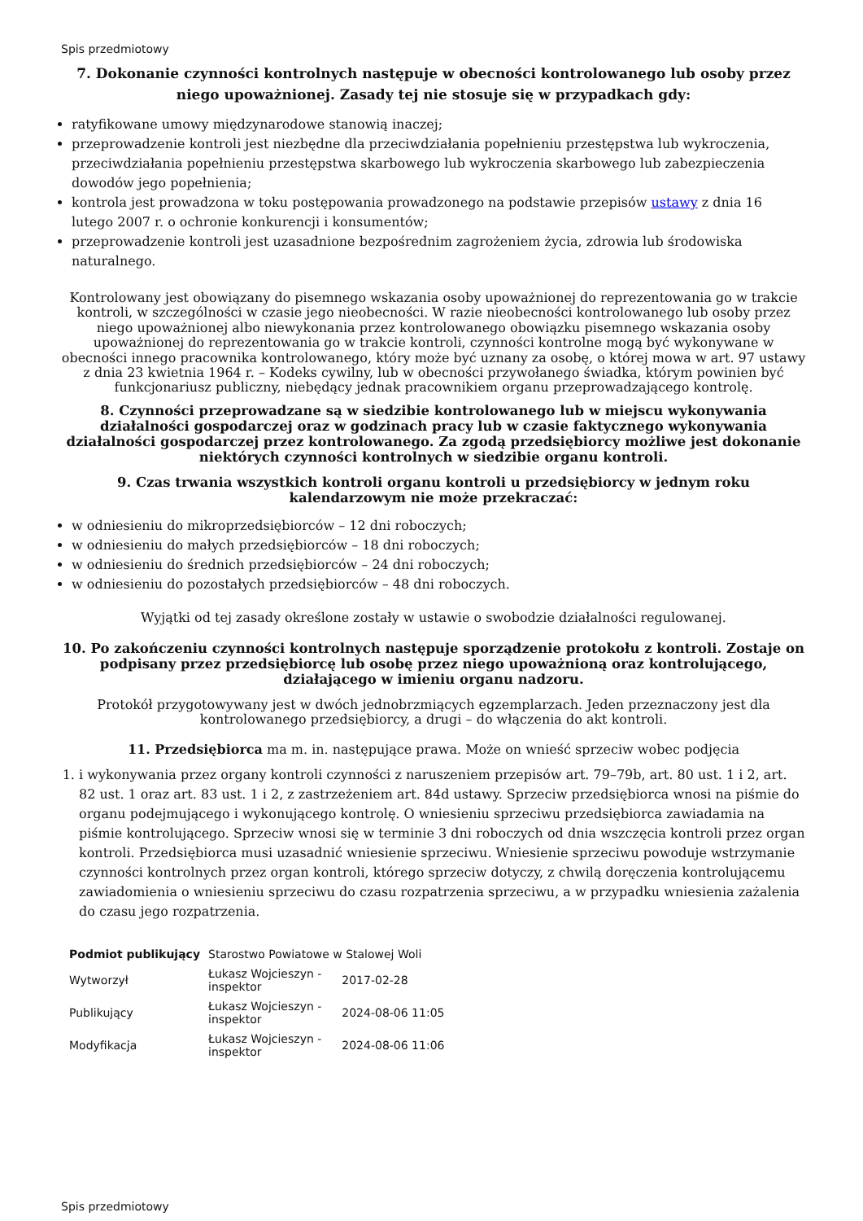Spis przedmiotowy
7. Dokonanie czynności kontrolnych następuje w obecności kontrolowanego lub osoby przez niego upoważnionej. Zasady tej nie stosuje się w przypadkach gdy:
ratyfikowane umowy międzynarodowe stanowią inaczej;
przeprowadzenie kontroli jest niezbędne dla przeciwdziałania popełnieniu przestępstwa lub wykroczenia, przeciwdziałania popełnieniu przestępstwa skarbowego lub wykroczenia skarbowego lub zabezpieczenia dowodów jego popełnienia;
kontrola jest prowadzona w toku postępowania prowadzonego na podstawie przepisów ustawy z dnia 16 lutego 2007 r. o ochronie konkurencji i konsumentów;
przeprowadzenie kontroli jest uzasadnione bezpośrednim zagrożeniem życia, zdrowia lub środowiska naturalnego.
Kontrolowany jest obowiązany do pisemnego wskazania osoby upoważnionej do reprezentowania go w trakcie kontroli, w szczególności w czasie jego nieobecności. W razie nieobecności kontrolowanego lub osoby przez niego upoważnionej albo niewykonania przez kontrolowanego obowiązku pisemnego wskazania osoby upoważnionej do reprezentowania go w trakcie kontroli, czynności kontrolne mogą być wykonywane w obecności innego pracownika kontrolowanego, który może być uznany za osobę, o której mowa w art. 97 ustawy z dnia 23 kwietnia 1964 r. – Kodeks cywilny, lub w obecności przywołanego świadka, którym powinien być funkcjonariusz publiczny, niebędący jednak pracownikiem organu przeprowadzającego kontrolę.
8. Czynności przeprowadzane są w siedzibie kontrolowanego lub w miejscu wykonywania działalności gospodarczej oraz w godzinach pracy lub w czasie faktycznego wykonywania działalności gospodarczej przez kontrolowanego. Za zgodą przedsiębiorcy możliwe jest dokonanie niektórych czynności kontrolnych w siedzibie organu kontroli.
9. Czas trwania wszystkich kontroli organu kontroli u przedsiębiorcy w jednym roku kalendarzowym nie może przekraczać:
w odniesieniu do mikroprzedsiębiorców – 12 dni roboczych;
w odniesieniu do małych przedsiębiorców – 18 dni roboczych;
w odniesieniu do średnich przedsiębiorców – 24 dni roboczych;
w odniesieniu do pozostałych przedsiębiorców – 48 dni roboczych.
Wyjątki od tej zasady określone zostały w ustawie o swobodzie działalności regulowanej.
10. Po zakończeniu czynności kontrolnych następuje sporządzenie protokołu z kontroli. Zostaje on podpisany przez przedsiębiorcę lub osobę przez niego upoważnioną oraz kontrolującego, działającego w imieniu organu nadzoru.
Protokół przygotowywany jest w dwóch jednobrzmiących egzemplarzach. Jeden przeznaczony jest dla kontrolowanego przedsiębiorcy, a drugi – do włączenia do akt kontroli.
11. Przedsiębiorca ma m. in. następujące prawa. Może on wnieść sprzeciw wobec podjęcia
1. i wykonywania przez organy kontroli czynności z naruszeniem przepisów art. 79–79b, art. 80 ust. 1 i 2, art. 82 ust. 1 oraz art. 83 ust. 1 i 2, z zastrzeżeniem art. 84d ustawy. Sprzeciw przedsiębiorca wnosi na piśmie do organu podejmującego i wykonującego kontrolę. O wniesieniu sprzeciwu przedsiębiorca zawiadamia na piśmie kontrolującego. Sprzeciw wnosi się w terminie 3 dni roboczych od dnia wszczęcia kontroli przez organ kontroli. Przedsiębiorca musi uzasadnić wniesienie sprzeciwu. Wniesienie sprzeciwu powoduje wstrzymanie czynności kontrolnych przez organ kontroli, którego sprzeciw dotyczy, z chwilą doręczenia kontrolującemu zawiadomienia o wniesieniu sprzeciwu do czasu rozpatrzenia sprzeciwu, a w przypadku wniesienia zażalenia do czasu jego rozpatrzenia.
| Podmiot publikujący | Starostwo Powiatowe w Stalowej Woli | |
| Wytworzył | Łukasz Wojcieszyn - inspektor | 2017-02-28 |
| Publikujący | Łukasz Wojcieszyn - inspektor | 2024-08-06 11:05 |
| Modyfikacja | Łukasz Wojcieszyn - inspektor | 2024-08-06 11:06 |
Spis przedmiotowy